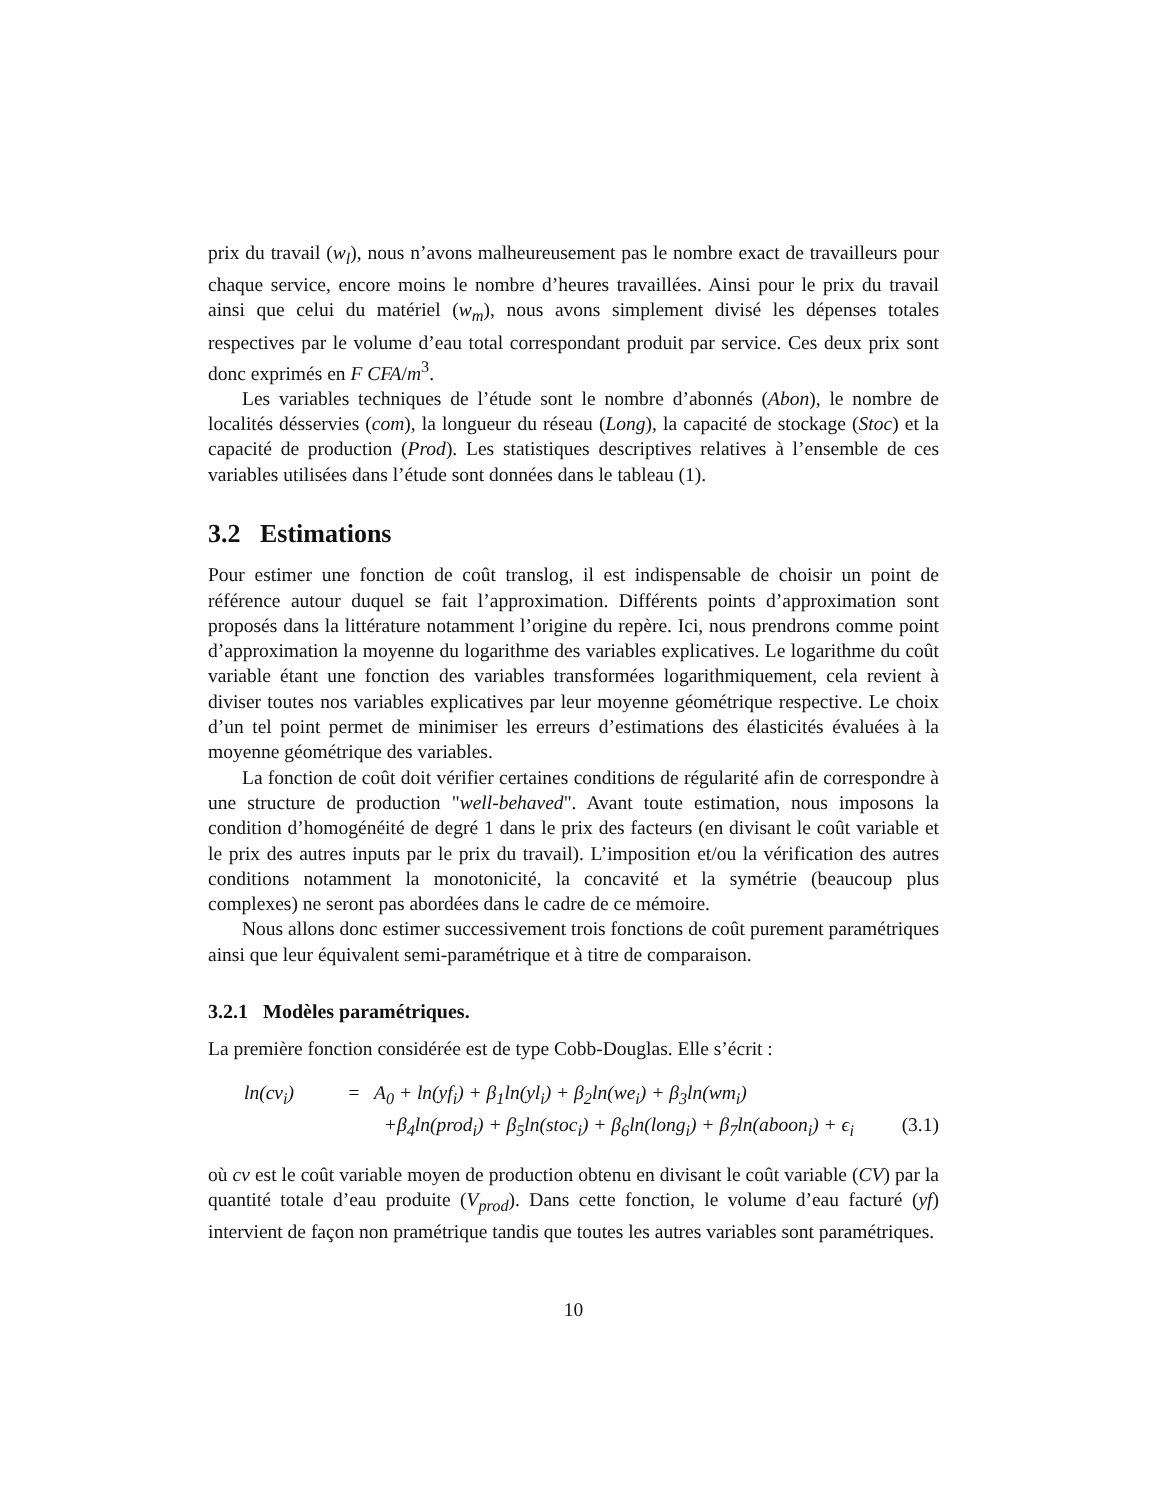prix du travail (w<sub>l</sub>), nous n’avons malheureusement pas le nombre exact de travailleurs pour chaque service, encore moins le nombre d’heures travaillées. Ainsi pour le prix du travail ainsi que celui du matériel (w<sub>m</sub>), nous avons simplement divisé les dépenses totales respectives par le volume d’eau total correspondant produit par service. Ces deux prix sont donc exprimés en F CFA/m<sup>3</sup>.
Les variables techniques de l’étude sont le nombre d’abonnés (Abon), le nombre de localités désservies (com), la longueur du réseau (Long), la capacité de stockage (Stoc) et la capacité de production (Prod). Les statistiques descriptives relatives à l’ensemble de ces variables utilisées dans l’étude sont données dans le tableau (1).
3.2 Estimations
Pour estimer une fonction de coût translog, il est indispensable de choisir un point de référence autour duquel se fait l’approximation. Différents points d’approximation sont proposés dans la littérature notamment l’origine du repère. Ici, nous prendrons comme point d’approximation la moyenne du logarithme des variables explicatives. Le logarithme du coût variable étant une fonction des variables transformées logarithmiquement, cela revient à diviser toutes nos variables explicatives par leur moyenne géométrique respective. Le choix d’un tel point permet de minimiser les erreurs d’estimations des élasticités évaluées à la moyenne géométrique des variables.
La fonction de coût doit vérifier certaines conditions de régularité afin de correspondre à une structure de production "well-behaved". Avant toute estimation, nous imposons la condition d’homogénéité de degré 1 dans le prix des facteurs (en divisant le coût variable et le prix des autres inputs par le prix du travail). L’imposition et/ou la vérification des autres conditions notamment la monotonicité, la concavité et la symétrie (beaucoup plus complexes) ne seront pas abordées dans le cadre de ce mémoire.
Nous allons donc estimer successivement trois fonctions de coût purement paramétriques ainsi que leur équivalent semi-paramétrique et à titre de comparaison.
3.2.1 Modèles paramétriques.
La première fonction considérée est de type Cobb-Douglas. Elle s’écrit :
ln(cv<sub>i</sub>) = A<sub>0</sub> + ln(yf<sub>i</sub>) + β<sub>1</sub>ln(yl<sub>i</sub>) + β<sub>2</sub>ln(we<sub>i</sub>) + β<sub>3</sub>ln(wm<sub>i</sub>) +β<sub>4</sub>ln(prod<sub>i</sub>) + β<sub>5</sub>ln(stoc<sub>i</sub>) + β<sub>6</sub>ln(long<sub>i</sub>) + β<sub>7</sub>ln(aboon<sub>i</sub>) + ϵ<sub>i</sub> (3.1)
où cv est le coût variable moyen de production obtenu en divisant le coût variable (CV) par la quantité totale d’eau produite (V<sub>prod</sub>). Dans cette fonction, le volume d’eau facturé (yf) intervient de façon non pramétrique tandis que toutes les autres variables sont paramétriques.
10